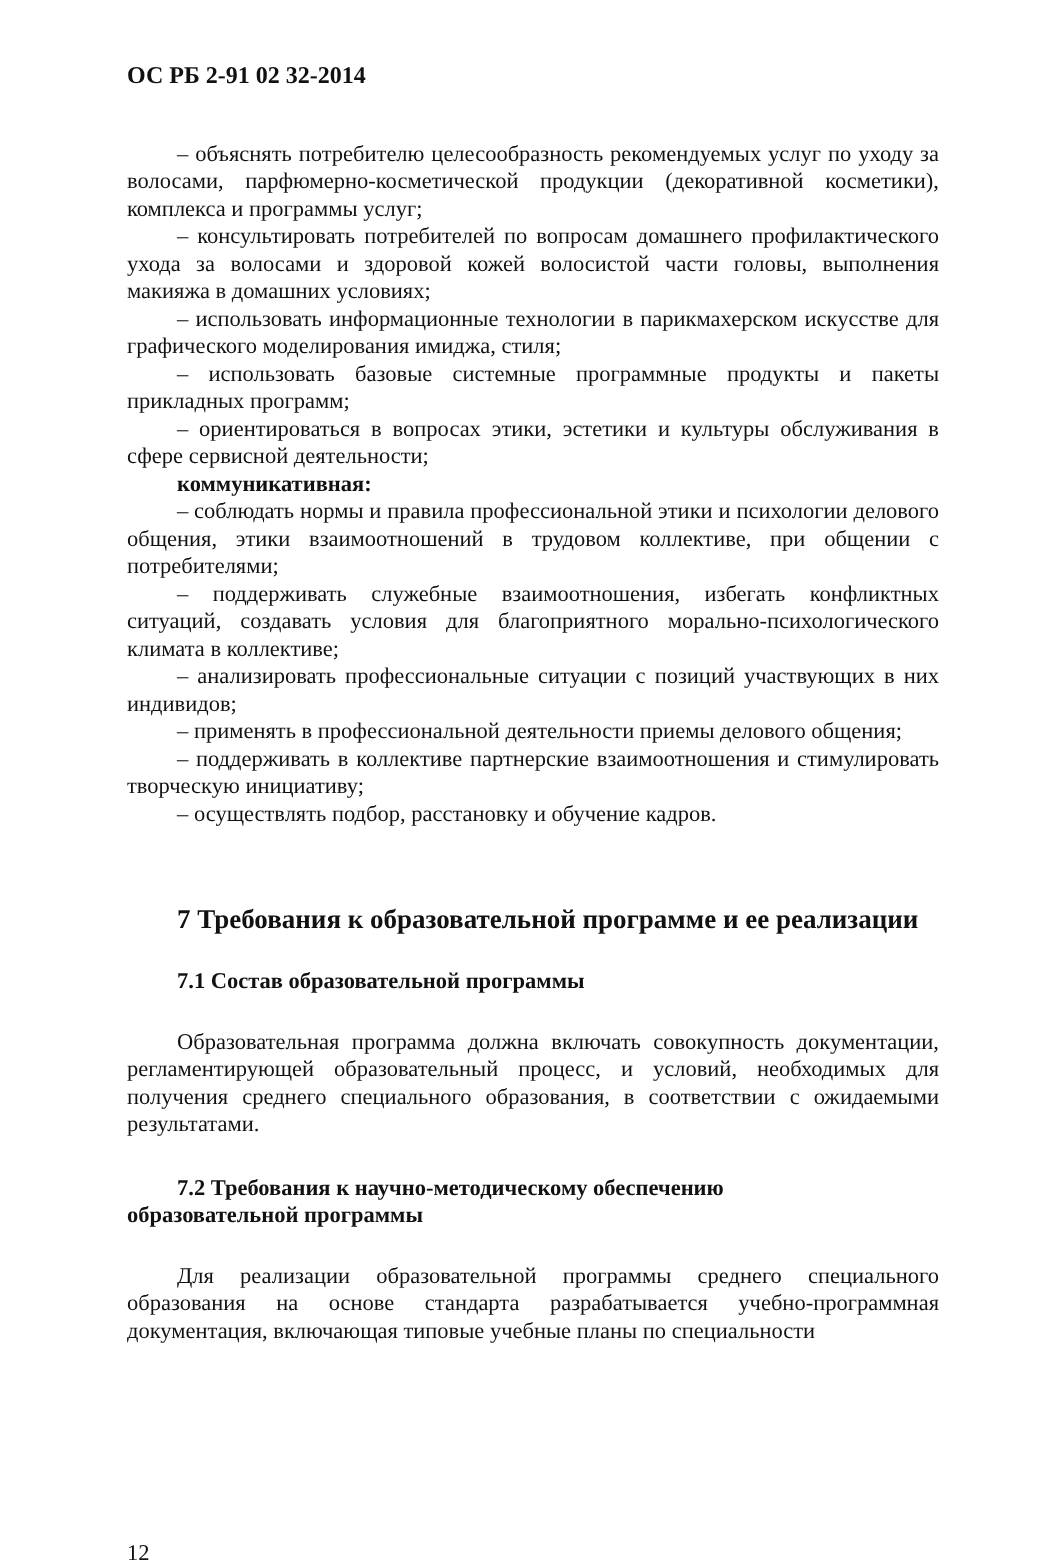ОС РБ 2-91 02 32-2014
– объяснять потребителю целесообразность рекомендуемых услуг по уходу за волосами, парфюмерно-косметической продукции (декоративной косметики), комплекса и программы услуг;
– консультировать потребителей по вопросам домашнего профилактического ухода за волосами и здоровой кожей волосистой части головы, выполнения макияжа в домашних условиях;
– использовать информационные технологии в парикмахерском искусстве для графического моделирования имиджа, стиля;
– использовать базовые системные программные продукты и пакеты прикладных программ;
– ориентироваться в вопросах этики, эстетики и культуры обслуживания в сфере сервисной деятельности;
коммуникативная:
– соблюдать нормы и правила профессиональной этики и психологии делового общения, этики взаимоотношений в трудовом коллективе, при общении с потребителями;
– поддерживать служебные взаимоотношения, избегать конфликтных ситуаций, создавать условия для благоприятного морально-психологического климата в коллективе;
– анализировать профессиональные ситуации с позиций участвующих в них индивидов;
– применять в профессиональной деятельности приемы делового общения;
– поддерживать в коллективе партнерские взаимоотношения и стимулировать творческую инициативу;
– осуществлять подбор, расстановку и обучение кадров.
7 Требования к образовательной программе и ее реализации
7.1 Состав образовательной программы
Образовательная программа должна включать совокупность документации, регламентирующей образовательный процесс, и условий, необходимых для получения среднего специального образования, в соответствии с ожидаемыми результатами.
7.2 Требования к научно-методическому обеспечению
образовательной программы
Для реализации образовательной программы среднего специального образования на основе стандарта разрабатывается учебно-программная документация, включающая типовые учебные планы по специальности
12